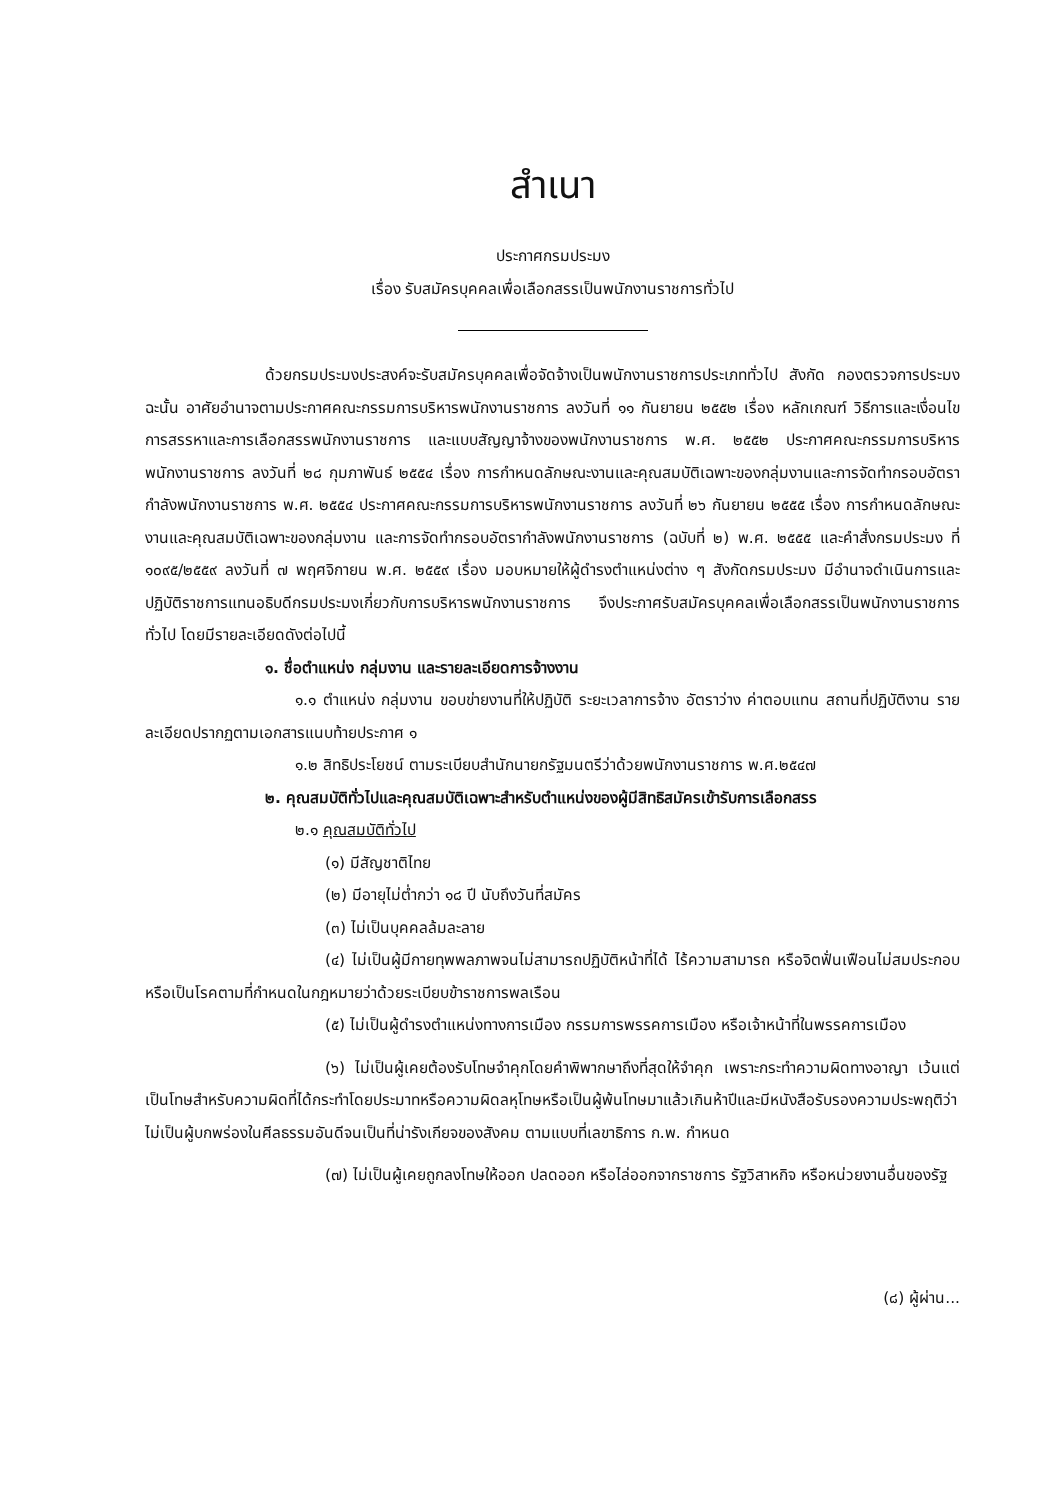สำเนา
ประกาศกรมประมง
เรื่อง รับสมัครบุคคลเพื่อเลือกสรรเป็นพนักงานราชการทั่วไป
ด้วยกรมประมงประสงค์จะรับสมัครบุคคลเพื่อจัดจ้างเป็นพนักงานราชการประเภททั่วไป สังกัด กองตรวจการประมง ฉะนั้น อาศัยอำนาจตามประกาศคณะกรรมการบริหารพนักงานราชการ ลงวันที่ ๑๑ กันยายน ๒๕๕๒ เรื่อง หลักเกณฑ์ วิธีการและเงื่อนไขการสรรหาและการเลือกสรรพนักงานราชการ และแบบสัญญาจ้างของพนักงานราชการ พ.ศ. ๒๕๕๒ ประกาศคณะกรรมการบริหารพนักงานราชการ ลงวันที่ ๒๘ กุมภาพันธ์ ๒๕๕๔ เรื่อง การกำหนดลักษณะงานและคุณสมบัติเฉพาะของกลุ่มงานและการจัดทำกรอบอัตรากำลังพนักงานราชการ พ.ศ. ๒๕๕๔ ประกาศคณะกรรมการบริหารพนักงานราชการ ลงวันที่ ๒๖ กันยายน ๒๕๕๕ เรื่อง การกำหนดลักษณะงานและคุณสมบัติเฉพาะของกลุ่มงาน และการจัดทำกรอบอัตรากำลังพนักงานราชการ (ฉบับที่ ๒) พ.ศ. ๒๕๕๕ และคำสั่งกรมประมง ที่ ๑๐๙๕/๒๕๕๙ ลงวันที่ ๗ พฤศจิกายน พ.ศ. ๒๕๕๙ เรื่อง มอบหมายให้ผู้ดำรงตำแหน่งต่าง ๆ สังกัดกรมประมง มีอำนาจดำเนินการและปฏิบัติราชการแทนอธิบดีกรมประมงเกี่ยวกับการบริหารพนักงานราชการ จึงประกาศรับสมัครบุคคลเพื่อเลือกสรรเป็นพนักงานราชการทั่วไป โดยมีรายละเอียดดังต่อไปนี้
๑. ชื่อตำแหน่ง กลุ่มงาน และรายละเอียดการจ้างงาน
๑.๑ ตำแหน่ง กลุ่มงาน ขอบข่ายงานที่ให้ปฏิบัติ ระยะเวลาการจ้าง อัตราว่าง ค่าตอบแทน สถานที่ปฏิบัติงาน รายละเอียดปรากฏตามเอกสารแนบท้ายประกาศ ๑
๑.๒ สิทธิประโยชน์ ตามระเบียบสำนักนายกรัฐมนตรีว่าด้วยพนักงานราชการ พ.ศ.๒๕๔๗
๒. คุณสมบัติทั่วไปและคุณสมบัติเฉพาะสำหรับตำแหน่งของผู้มีสิทธิสมัครเข้ารับการเลือกสรร
๒.๑ คุณสมบัติทั่วไป
(๑) มีสัญชาติไทย
(๒) มีอายุไม่ต่ำกว่า ๑๘ ปี นับถึงวันที่สมัคร
(๓) ไม่เป็นบุคคลล้มละลาย
(๔) ไม่เป็นผู้มีกายทุพพลภาพจนไม่สามารถปฏิบัติหน้าที่ได้ ไร้ความสามารถ หรือจิตฟั่นเฟือนไม่สมประกอบ หรือเป็นโรคตามที่กำหนดในกฎหมายว่าด้วยระเบียบข้าราชการพลเรือน
(๕) ไม่เป็นผู้ดำรงตำแหน่งทางการเมือง กรรมการพรรคการเมือง หรือเจ้าหน้าที่ในพรรคการเมือง
(๖) ไม่เป็นผู้เคยต้องรับโทษจำคุกโดยคำพิพากษาถึงที่สุดให้จำคุก เพราะกระทำความผิดทางอาญา เว้นแต่เป็นโทษสำหรับความผิดที่ได้กระทำโดยประมาทหรือความผิดลหุโทษหรือเป็นผู้พ้นโทษมาแล้วเกินห้าปีและมีหนังสือรับรองความประพฤติว่าไม่เป็นผู้บกพร่องในศีลธรรมอันดีจนเป็นที่น่ารังเกียจของสังคม ตามแบบที่เลขาธิการ ก.พ. กำหนด
(๗) ไม่เป็นผู้เคยถูกลงโทษให้ออก ปลดออก หรือไล่ออกจากราชการ รัฐวิสาหกิจ หรือหน่วยงานอื่นของรัฐ
(๘) ผู้ผ่าน...